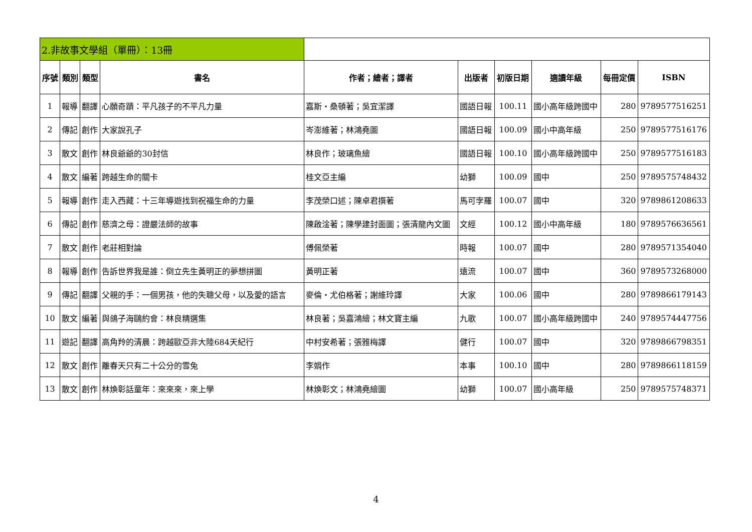| 2.非故事文學組（單冊）：13冊 | | | | | | | | | |
| --- | --- | --- | --- | --- | --- | --- | --- | --- | --- |
| 序號 | 類別 | 類型 | 書名 | 作者；繪者；譯者 | 出版者 | 初版日期 | 適讀年級 | 每冊定價 | ISBN |
| 1 | 報導 | 翻譯 | 心願奇蹟：平凡孩子的不平凡力量 | 嘉斯・桑頓著；吳宜潔譯 | 國語日報 | 100.11 | 國小高年級跨國中 | 280 | 9789577516251 |
| 2 | 傳記 | 創作 | 大家說孔子 | 岑澎維著；林鴻堯圖 | 國語日報 | 100.09 | 國小中高年級 | 250 | 9789577516176 |
| 3 | 散文 | 創作 | 林良爺爺的30封信 | 林良作；玻璃魚繪 | 國語日報 | 100.10 | 國小高年級跨國中 | 250 | 9789577516183 |
| 4 | 散文 | 編著 | 跨越生命的關卡 | 桂文亞主編 | 幼獅 | 100.09 | 國中 | 250 | 9789575748432 |
| 5 | 報導 | 創作 | 走入西藏：十三年導遊找到祝福生命的力量 | 李茂榮口述；陳卓君撰著 | 馬可孛羅 | 100.07 | 國中 | 320 | 9789861208633 |
| 6 | 傳記 | 創作 | 慈濟之母：證嚴法師的故事 | 陳啟淦著；陳學建封面圖；張清龍內文圖 | 文經 | 100.12 | 國小中高年級 | 180 | 9789576636561 |
| 7 | 散文 | 創作 | 老莊相對論 | 傅佩榮著 | 時報 | 100.07 | 國中 | 280 | 9789571354040 |
| 8 | 報導 | 創作 | 告訴世界我是誰：倒立先生黃明正的夢想拼圖 | 黃明正著 | 遠流 | 100.07 | 國中 | 360 | 9789573268000 |
| 9 | 傳記 | 翻譯 | 父親的手：一個男孩，他的失聰父母，以及愛的語言 | 麥倫・尤伯格著；謝維玲譯 | 大家 | 100.06 | 國中 | 280 | 9789866179143 |
| 10 | 散文 | 編著 | 與鴿子海鷗約會：林良精選集 | 林良著；吳嘉鴻繪；林文寶主編 | 九歌 | 100.07 | 國小高年級跨國中 | 240 | 9789574447756 |
| 11 | 遊記 | 翻譯 | 高角羚的清晨：跨越歐亞非大陸684天紀行 | 中村安希著；張雅梅譯 | 健行 | 100.07 | 國中 | 320 | 9789866798351 |
| 12 | 散文 | 創作 | 離春天只有二十公分的雪兔 | 李娟作 | 本事 | 100.10 | 國中 | 280 | 9789866118159 |
| 13 | 散文 | 創作 | 林煥彰話童年：來來來，來上學 | 林煥彰文；林鴻堯繪圖 | 幼獅 | 100.07 | 國小高年級 | 250 | 9789575748371 |
4